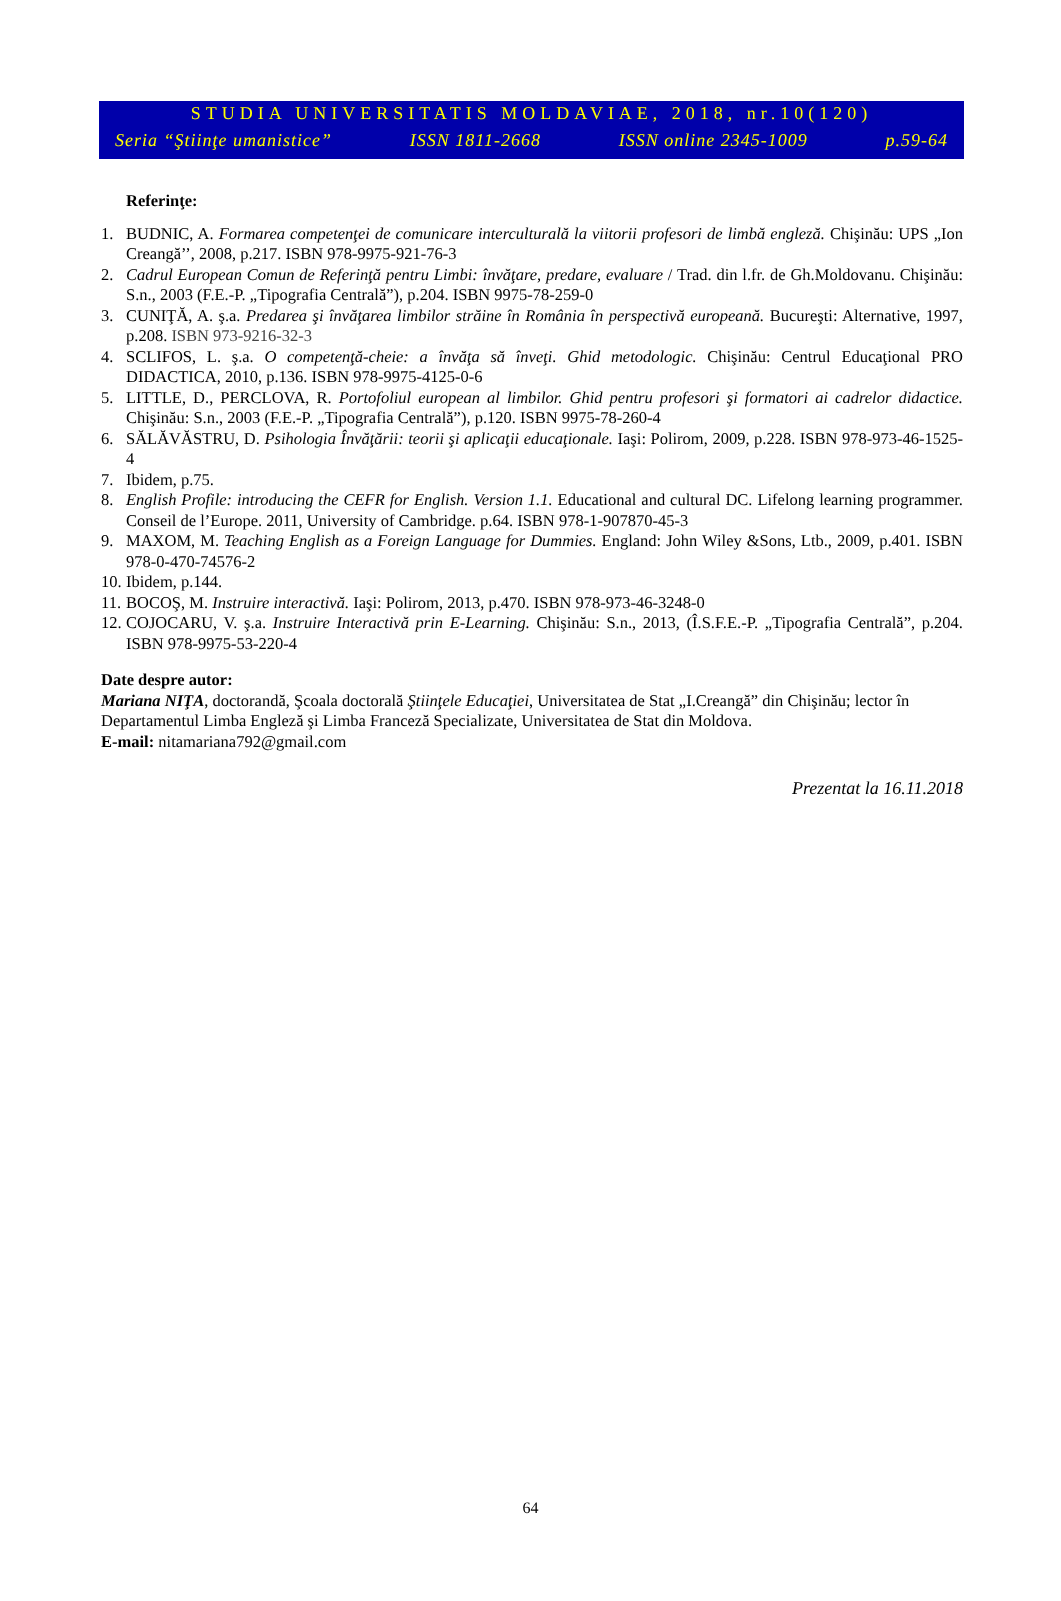STUDIA UNIVERSITATIS MOLDAVIAE, 2018, nr.10(120)
Seria “Ştiinţe umanistice” ISSN 1811-2668 ISSN online 2345-1009 p.59-64
Referinţe:
1. BUDNIC, A. Formarea competenţei de comunicare interculturală la viitorii profesori de limbă engleză. Chişinău: UPS „Ion Creangă’’, 2008, p.217. ISBN 978-9975-921-76-3
2. Cadrul European Comun de Referinţă pentru Limbi: învăţare, predare, evaluare / Trad. din l.fr. de Gh.Moldovanu. Chişinău: S.n., 2003 (F.E.-P. „Tipografia Centrală”), p.204. ISBN 9975-78-259-0
3. CUNIŢĂ, A. ş.a. Predarea şi învăţarea limbilor străine în România în perspectivă europeană. Bucureşti: Alternative, 1997, p.208. ISBN 973-9216-32-3
4. SCLIFOS, L. ş.a. O competenţă-cheie: a învăţa să înveţi. Ghid metodologic. Chişinău: Centrul Educaţional PRO DIDACTICA, 2010, p.136. ISBN 978-9975-4125-0-6
5. LITTLE, D., PERCLOVA, R. Portofoliul european al limbilor. Ghid pentru profesori şi formatori ai cadrelor didac­tice. Chişinău: S.n., 2003 (F.E.-P. „Tipografia Centrală”), p.120. ISBN 9975-78-260-4
6. SĂLĂVĂSTRU, D. Psihologia Învăţării: teorii şi aplicaţii educaţionale. Iaşi: Polirom, 2009, p.228. ISBN 978-973-46-1525-4
7. Ibidem, p.75.
8. English Profile: introducing the CEFR for English. Version 1.1. Educational and cultural DC. Lifelong learning programmer. Conseil de l’Europe. 2011, University of Cambridge. p.64. ISBN 978-1-907870-45-3
9. MAXOM, M. Teaching English as a Foreign Language for Dummies. England: John Wiley &Sons, Ltb., 2009, p.401. ISBN 978-0-470-74576-2
10. Ibidem, p.144.
11. BOCOŞ, M. Instruire interactivă. Iaşi: Polirom, 2013, p.470. ISBN 978-973-46-3248-0
12. COJOCARU, V. ş.a. Instruire Interactivă prin E-Learning. Chişinău: S.n., 2013, (Î.S.F.E.-P. „Tipografia Centrală”, p.204. ISBN 978-9975-53-220-4
Date despre autor:
Mariana NIŢA, doctorandă, Şcoala doctorală Ştiinţele Educaţiei, Universitatea de Stat „I.Creangă” din Chişinău; lector în Departamentul Limba Engleză şi Limba Franceză Specializate, Universitatea de Stat din Moldova.
E-mail: nitamariana792@gmail.com
Prezentat la 16.11.2018
64